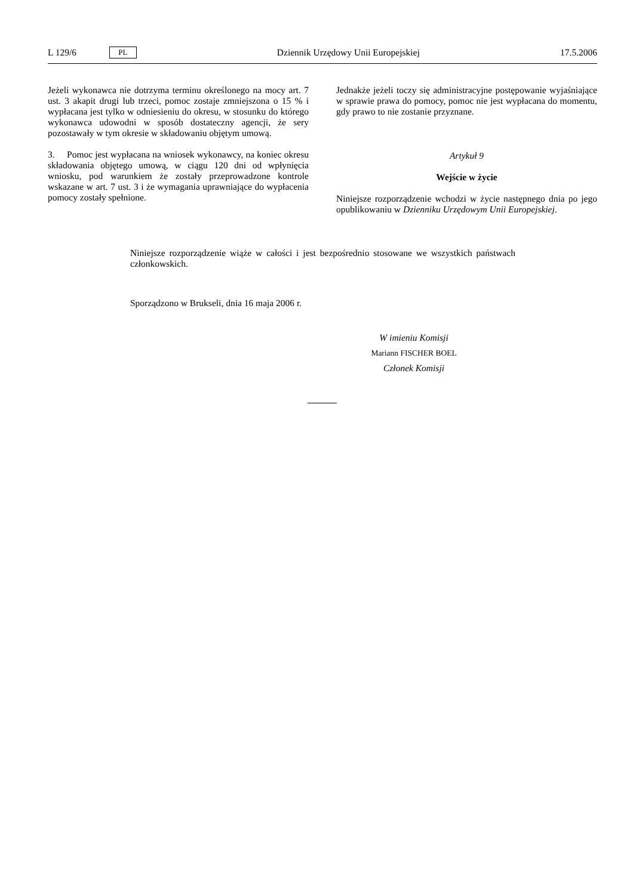L 129/6 PL Dziennik Urzędowy Unii Europejskiej 17.5.2006
Jeżeli wykonawca nie dotrzyma terminu określonego na mocy art. 7 ust. 3 akapit drugi lub trzeci, pomoc zostaje zmniejszona o 15 % i wypłacana jest tylko w odniesieniu do okresu, w stosunku do którego wykonawca udowodni w sposób dostateczny agencji, że sery pozostawały w tym okresie w składowaniu objętym umową.
3. Pomoc jest wypłacana na wniosek wykonawcy, na koniec okresu składowania objętego umową, w ciągu 120 dni od wpłynięcia wniosku, pod warunkiem że zostały przeprowadzone kontrole wskazane w art. 7 ust. 3 i że wymagania uprawniające do wypłacenia pomocy zostały spełnione.
Jednakże jeżeli toczy się administracyjne postępowanie wyjaśniające w sprawie prawa do pomocy, pomoc nie jest wypłacana do momentu, gdy prawo to nie zostanie przyznane.
Artykuł 9
Wejście w życie
Niniejsze rozporządzenie wchodzi w życie następnego dnia po jego opublikowaniu w Dzienniku Urzędowym Unii Europejskiej.
Niniejsze rozporządzenie wiąże w całości i jest bezpośrednio stosowane we wszystkich państwach członkowskich.
Sporządzono w Brukseli, dnia 16 maja 2006 r.
W imieniu Komisji
Mariann FISCHER BOEL
Członek Komisji